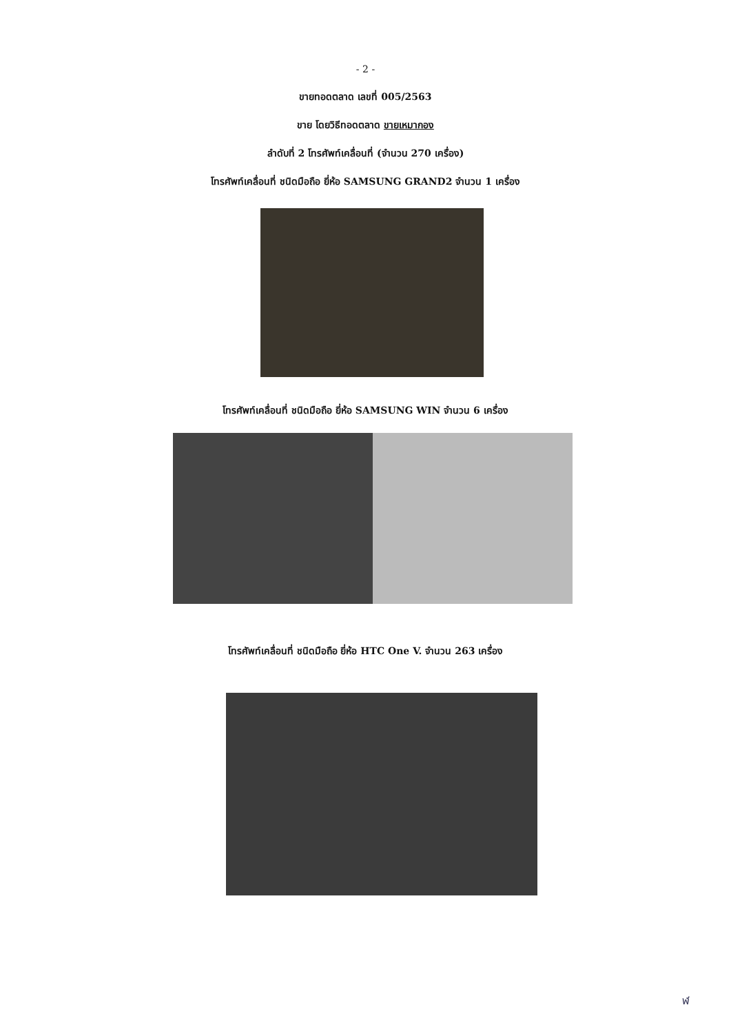- 2 -
ขายทอดตลาด เลขที่ 005/2563
ขาย โดยวิธีทอดตลาด ขายเหมากอง
ลำดับที่ 2 โทรศัพท์เคลื่อนที่ (จำนวน 270 เครื่อง)
โทรศัพท์เคลื่อนที่ ชนิดมือถือ ยี่ห้อ SAMSUNG GRAND2 จำนวน 1 เครื่อง
โทรศัพท์เคลื่อนที่ ชนิดมือถือ ยี่ห้อ SAMSUNG WIN จำนวน 6 เครื่อง
โทรศัพท์เคลื่อนที่ ชนิดมือถือ ยี่ห้อ HTC One V. จำนวน 263 เครื่อง
ฬ